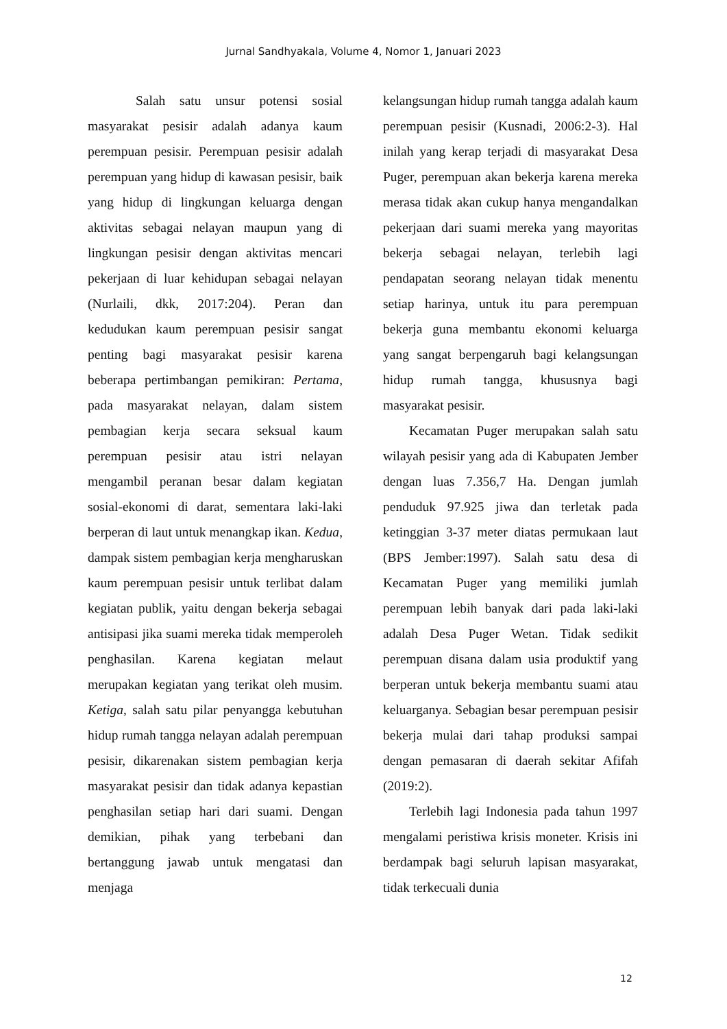Jurnal Sandhyakala, Volume 4, Nomor 1, Januari 2023
Salah satu unsur potensi sosial masyarakat pesisir adalah adanya kaum perempuan pesisir. Perempuan pesisir adalah perempuan yang hidup di kawasan pesisir, baik yang hidup di lingkungan keluarga dengan aktivitas sebagai nelayan maupun yang di lingkungan pesisir dengan aktivitas mencari pekerjaan di luar kehidupan sebagai nelayan (Nurlaili, dkk, 2017:204). Peran dan kedudukan kaum perempuan pesisir sangat penting bagi masyarakat pesisir karena beberapa pertimbangan pemikiran: Pertama, pada masyarakat nelayan, dalam sistem pembagian kerja secara seksual kaum perempuan pesisir atau istri nelayan mengambil peranan besar dalam kegiatan sosial-ekonomi di darat, sementara laki-laki berperan di laut untuk menangkap ikan. Kedua, dampak sistem pembagian kerja mengharuskan kaum perempuan pesisir untuk terlibat dalam kegiatan publik, yaitu dengan bekerja sebagai antisipasi jika suami mereka tidak memperoleh penghasilan. Karena kegiatan melaut merupakan kegiatan yang terikat oleh musim. Ketiga, salah satu pilar penyangga kebutuhan hidup rumah tangga nelayan adalah perempuan pesisir, dikarenakan sistem pembagian kerja masyarakat pesisir dan tidak adanya kepastian penghasilan setiap hari dari suami. Dengan demikian, pihak yang terbebani dan bertanggung jawab untuk mengatasi dan menjaga
kelangsungan hidup rumah tangga adalah kaum perempuan pesisir (Kusnadi, 2006:2-3). Hal inilah yang kerap terjadi di masyarakat Desa Puger, perempuan akan bekerja karena mereka merasa tidak akan cukup hanya mengandalkan pekerjaan dari suami mereka yang mayoritas bekerja sebagai nelayan, terlebih lagi pendapatan seorang nelayan tidak menentu setiap harinya, untuk itu para perempuan bekerja guna membantu ekonomi keluarga yang sangat berpengaruh bagi kelangsungan hidup rumah tangga, khususnya bagi masyarakat pesisir.
Kecamatan Puger merupakan salah satu wilayah pesisir yang ada di Kabupaten Jember dengan luas 7.356,7 Ha. Dengan jumlah penduduk 97.925 jiwa dan terletak pada ketinggian 3-37 meter diatas permukaan laut (BPS Jember:1997). Salah satu desa di Kecamatan Puger yang memiliki jumlah perempuan lebih banyak dari pada laki-laki adalah Desa Puger Wetan. Tidak sedikit perempuan disana dalam usia produktif yang berperan untuk bekerja membantu suami atau keluarganya. Sebagian besar perempuan pesisir bekerja mulai dari tahap produksi sampai dengan pemasaran di daerah sekitar Afifah (2019:2).
Terlebih lagi Indonesia pada tahun 1997 mengalami peristiwa krisis moneter. Krisis ini berdampak bagi seluruh lapisan masyarakat, tidak terkecuali dunia
12